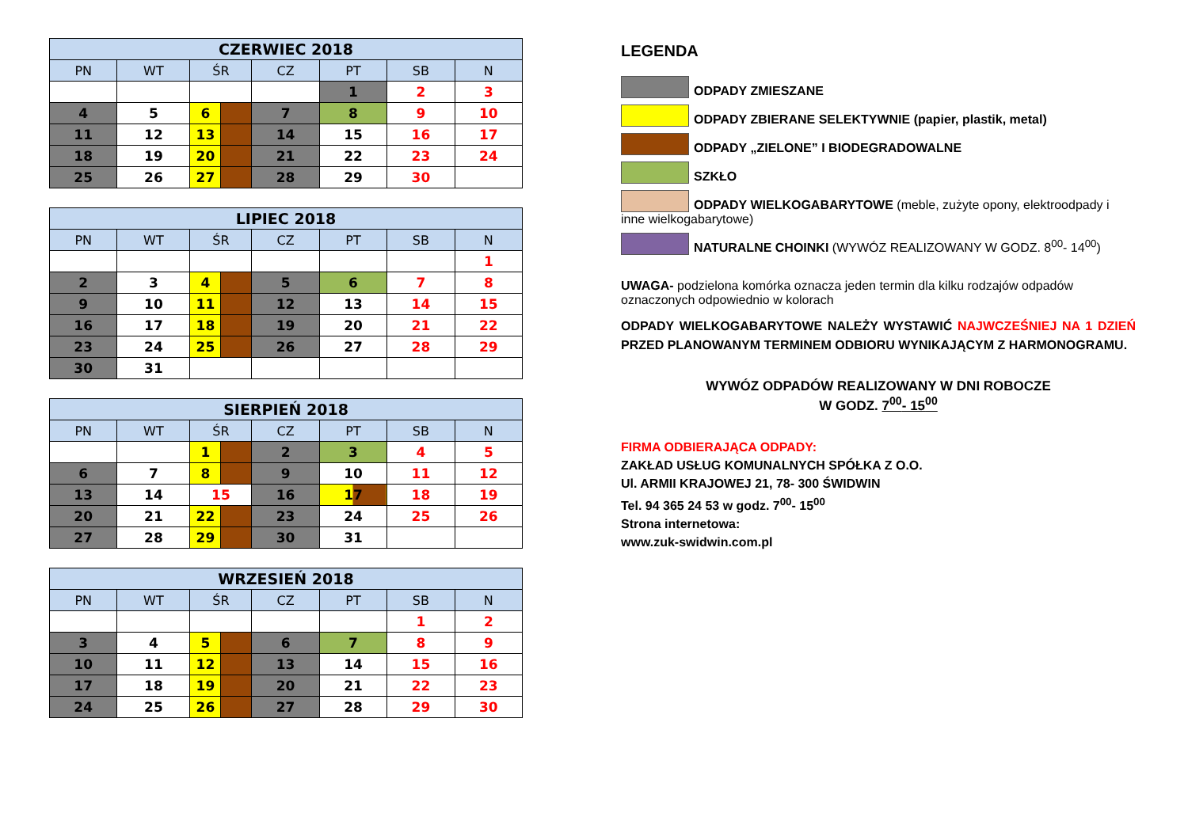| CZERWIEC 2018 | | | | | | | |
| --- | --- | --- | --- | --- | --- | --- | --- |
| PN | WT | ŚR | | CZ | PT | SB | N |
| | | | | | 1 | 2 | 3 |
| 4 | 5 | 6 | | 7 | 8 | 9 | 10 |
| 11 | 12 | 13 | | 14 | 15 | 16 | 17 |
| 18 | 19 | 20 | | 21 | 22 | 23 | 24 |
| 25 | 26 | 27 | | 28 | 29 | 30 | |
| LIPIEC 2018 | | | | | | | |
| --- | --- | --- | --- | --- | --- | --- | --- |
| PN | WT | ŚR | | CZ | PT | SB | N |
| | | | | | | | 1 |
| 2 | 3 | 4 | | 5 | 6 | 7 | 8 |
| 9 | 10 | 11 | | 12 | 13 | 14 | 15 |
| 16 | 17 | 18 | | 19 | 20 | 21 | 22 |
| 23 | 24 | 25 | | 26 | 27 | 28 | 29 |
| 30 | 31 | | | | | | |
| SIERPIEŃ 2018 | | | | | | | |
| --- | --- | --- | --- | --- | --- | --- | --- |
| PN | WT | ŚR | | CZ | PT | SB | N |
| | | 1 | | 2 | 3 | 4 | 5 |
| 6 | 7 | 8 | | 9 | 10 | 11 | 12 |
| 13 | 14 | 15 | | 16 | 17 | 18 | 19 |
| 20 | 21 | 22 | | 23 | 24 | 25 | 26 |
| 27 | 28 | 29 | | 30 | 31 | | |
| WRZESIEŃ 2018 | | | | | | | |
| --- | --- | --- | --- | --- | --- | --- | --- |
| PN | WT | ŚR | | CZ | PT | SB | N |
| | | | | | | 1 | 2 |
| 3 | 4 | 5 | | 6 | 7 | 8 | 9 |
| 10 | 11 | 12 | | 13 | 14 | 15 | 16 |
| 17 | 18 | 19 | | 20 | 21 | 22 | 23 |
| 24 | 25 | 26 | | 27 | 28 | 29 | 30 |
LEGENDA
ODPADY ZMIESZANE
ODPADY ZBIERANE SELEKTYWNIE (papier, plastik, metal)
ODPADY „ZIELONE” I BIODEGRADOWALNE
SZKŁO
ODPADY WIELKOGABARYTOWE (meble, zużyte opony, elektroodpady i inne wielkogabarytowe)
NATURALNE CHOINKI (WYWÓZ REALIZOWANY W GODZ. 8<sup>00</sup>- 14<sup>00</sup>)
UWAGA- podzielona komórka oznacza jeden termin dla kilku rodzajów odpadów oznaczonych odpowiednio w kolorach
ODPADY WIELKOGABARYTOWE NALEŻY WYSTAWIĆ NAJWCZEŚNIEJ NA 1 DZIEŃ PRZED PLANOWANYM TERMINEM ODBIORU WYNIKAJĄCYM Z HARMONOGRAMU.
WYWÓZ ODPADÓW REALIZOWANY W DNI ROBOCZE
W GODZ. 7<sup>00</sup>- 15<sup>00</sup>
FIRMA ODBIERAJĄCA ODPADY:
ZAKŁAD USŁUG KOMUNALNYCH SPÓŁKA Z O.O.
Ul. ARMII KRAJOWEJ 21, 78- 300 ŚWIDWIN
Tel. 94 365 24 53 w godz. 7<sup>00</sup>- 15<sup>00</sup>
Strona internetowa:
www.zuk-swidwin.com.pl